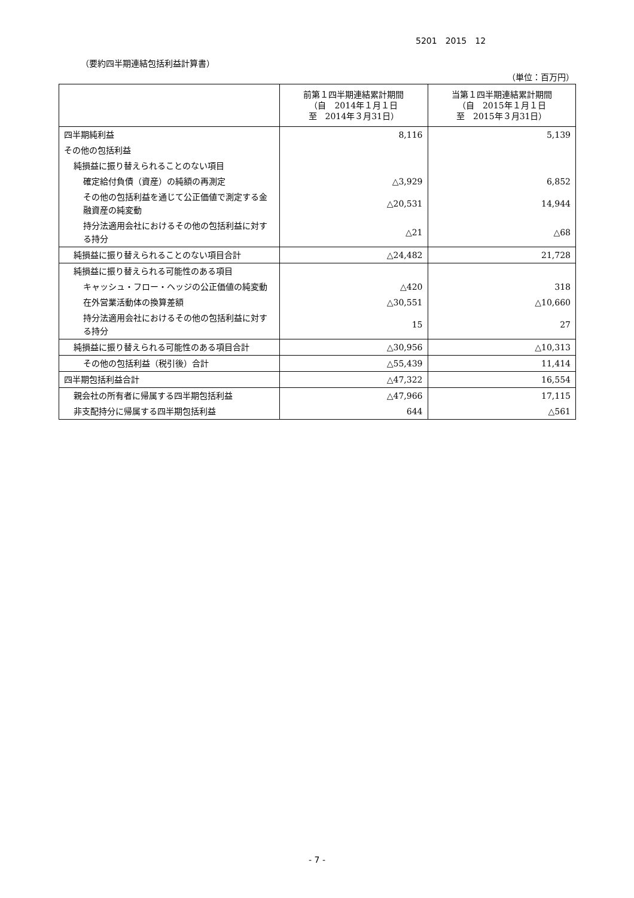5201　2015　12
（要約四半期連結包括利益計算書）
（単位：百万円）
| | 前第１四半期連結累計期間 （自 2014年１月１日 至 2014年３月31日） | 当第１四半期連結累計期間 （自 2015年１月１日 至 2015年３月31日） |
| --- | --- | --- |
| 四半期純利益 | 8,116 | 5,139 |
| その他の包括利益 | | |
| 純損益に振り替えられることのない項目 | | |
| 確定給付負債（資産）の純額の再測定 | △3,929 | 6,852 |
| その他の包括利益を通じて公正価値で測定する金融資産の純変動 | △20,531 | 14,944 |
| 持分法適用会社におけるその他の包括利益に対する持分 | △21 | △68 |
| 純損益に振り替えられることのない項目合計 | △24,482 | 21,728 |
| 純損益に振り替えられる可能性のある項目 | | |
| キャッシュ・フロー・ヘッジの公正価値の純変動 | △420 | 318 |
| 在外営業活動体の換算差額 | △30,551 | △10,660 |
| 持分法適用会社におけるその他の包括利益に対する持分 | 15 | 27 |
| 純損益に振り替えられる可能性のある項目合計 | △30,956 | △10,313 |
| その他の包括利益（税引後）合計 | △55,439 | 11,414 |
| 四半期包括利益合計 | △47,322 | 16,554 |
| 親会社の所有者に帰属する四半期包括利益 | △47,966 | 17,115 |
| 非支配持分に帰属する四半期包括利益 | 644 | △561 |
- 7 -